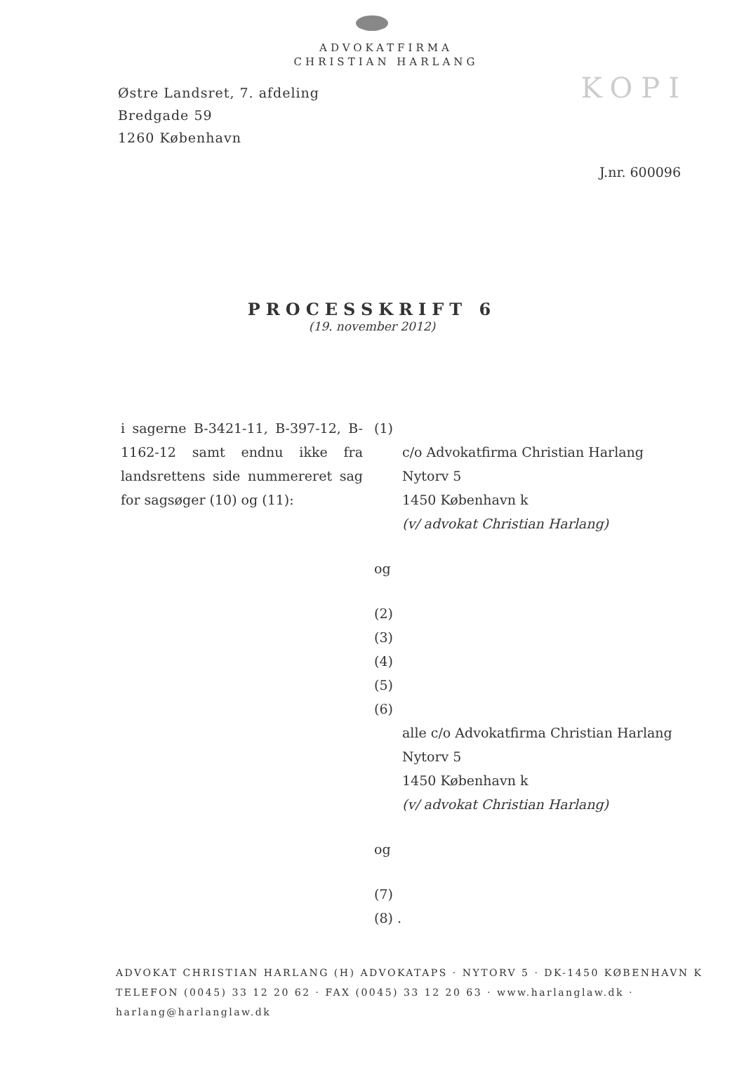ADVOKATFIRMA
CHRISTIAN HARLANG
KOPI
Østre Landsret, 7. afdeling
Bredgade 59
1260 København
J.nr. 600096
PROCESSKRIFT 6
(19. november 2012)
i sagerne B-3421-11, B-397-12, B-1162-12 samt endnu ikke fra landsrettens side nummereret sag for sagsøger (10) og (11):
(1)
c/o Advokatfirma Christian Harlang
Nytorv 5
1450 København k
(v/ advokat Christian Harlang)
og
(2)
(3)
(4)
(5)
(6)
alle c/o Advokatfirma Christian Harlang
Nytorv 5
1450 København k
(v/ advokat Christian Harlang)
og
(7)
(8) .
ADVOKAT CHRISTIAN HARLANG (H) ADVOKATAPS · NYTORV 5 · DK-1450 KØBENHAVN K
TELEFON (0045) 33 12 20 62 · FAX (0045) 33 12 20 63 · www.harlanglaw.dk · harlang@harlanglaw.dk